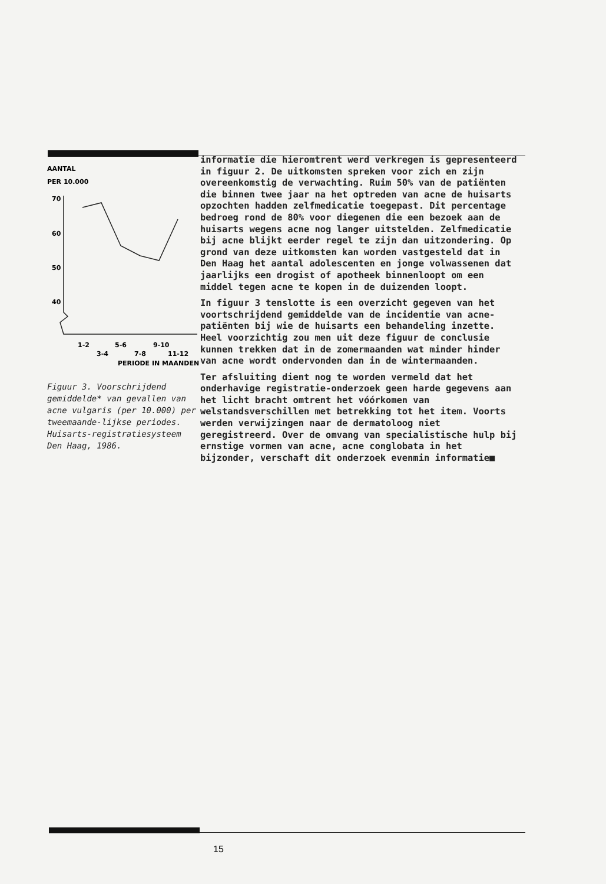AANTAL
PER 10.000
70
60
50
40
1-2
5-6
9-10
3-4
7-8
11-12
PERIODE IN MAANDEN
Figuur 3. Voorschrijdend gemiddelde* van gevallen van acne vulgaris (per 10.000) per tweemaande-lijkse periodes. Huisarts-registratiesysteem Den Haag, 1986.
informatie die hieromtrent werd verkregen is gepresenteerd in figuur 2. De uitkomsten spreken voor zich en zijn overeenkomstig de verwachting. Ruim 50% van de patiënten die binnen twee jaar na het optreden van acne de huisarts opzochten hadden zelfmedicatie toegepast. Dit percentage bedroeg rond de 80% voor diegenen die een bezoek aan de huisarts wegens acne nog langer uitstelden. Zelfmedicatie bij acne blijkt eerder regel te zijn dan uitzondering. Op grond van deze uitkomsten kan worden vastgesteld dat in Den Haag het aantal adolescenten en jonge volwassenen dat jaarlijks een drogist of apotheek binnenloopt om een middel tegen acne te kopen in de duizenden loopt.
In figuur 3 tenslotte is een overzicht gegeven van het voortschrijdend gemiddelde van de incidentie van acne-patiënten bij wie de huisarts een behandeling inzette. Heel voorzichtig zou men uit deze figuur de conclusie kunnen trekken dat in de zomermaanden wat minder hinder van acne wordt ondervonden dan in de wintermaanden.
Ter afsluiting dient nog te worden vermeld dat het onderhavige registratie-onderzoek geen harde gegevens aan het licht bracht omtrent het vóórkomen van welstandsverschillen met betrekking tot het item. Voorts werden verwijzingen naar de dermatoloog niet geregistreerd. Over de omvang van specialistische hulp bij ernstige vormen van acne, acne conglobata in het bijzonder, verschaft dit onderzoek evenmin informatie■
15